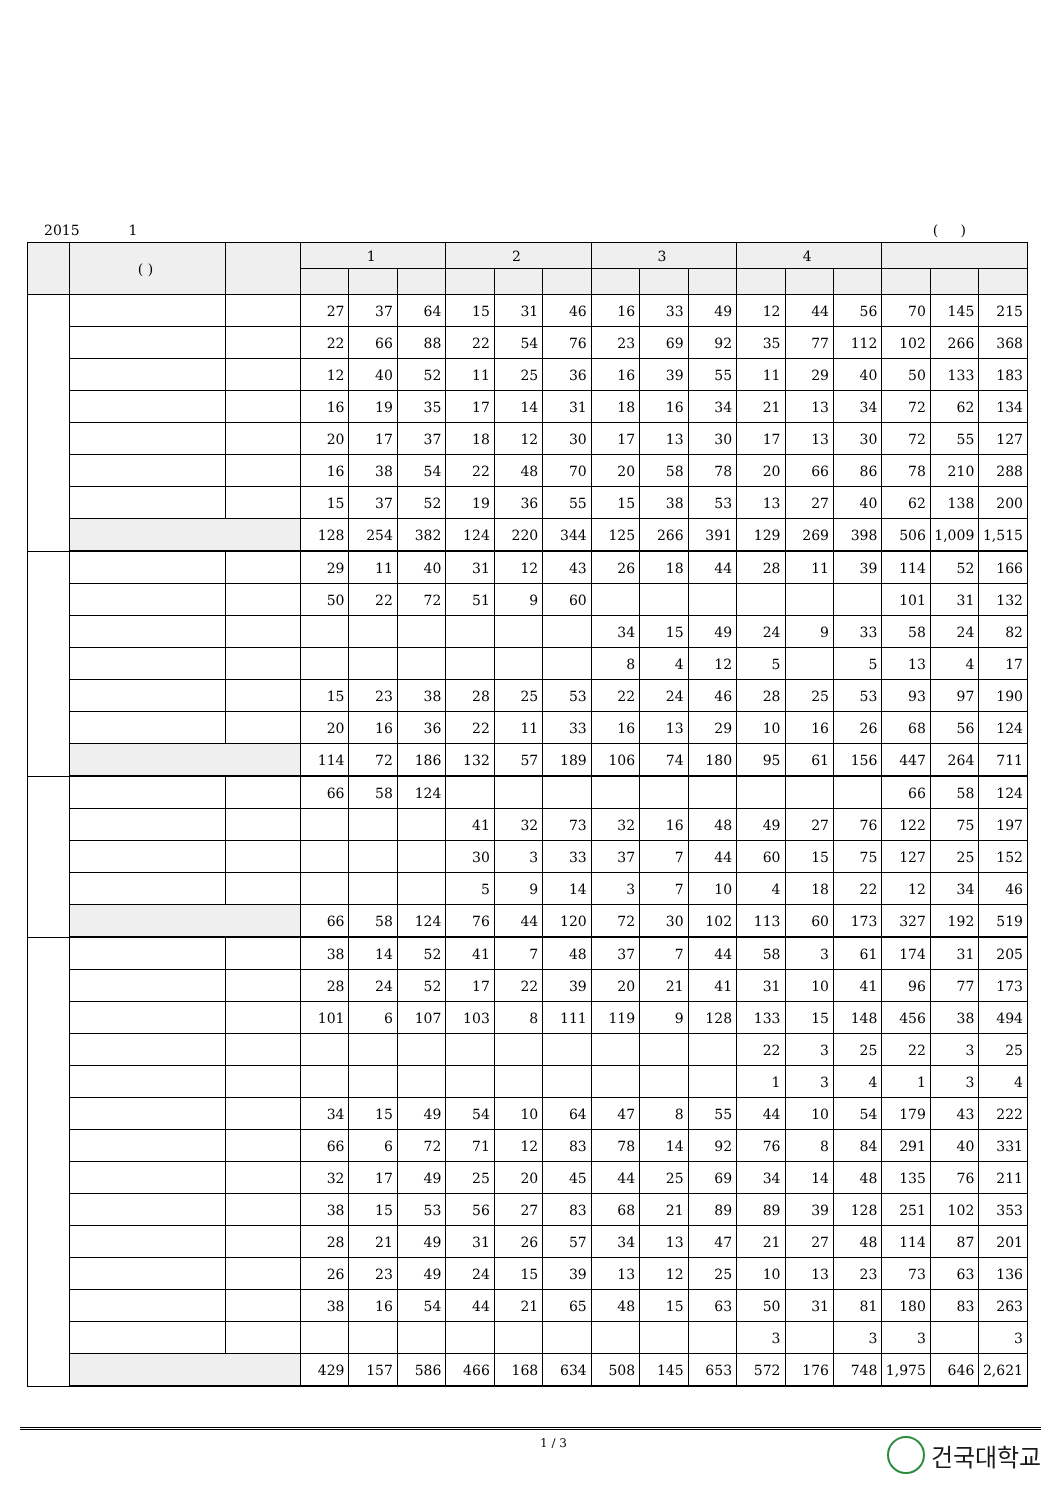2015 1 ( )
| | ( ) | | 1 | | | 2 | | | 3 | | | 4 | | | | | |
| --- | --- | --- | --- | --- | --- | --- | --- | --- | --- | --- | --- | --- | --- | --- | --- | --- | --- |
| | | | 27 | 37 | 64 | 15 | 31 | 46 | 16 | 33 | 49 | 12 | 44 | 56 | 70 | 145 | 215 |
| | | | 22 | 66 | 88 | 22 | 54 | 76 | 23 | 69 | 92 | 35 | 77 | 112 | 102 | 266 | 368 |
| | | | 12 | 40 | 52 | 11 | 25 | 36 | 16 | 39 | 55 | 11 | 29 | 40 | 50 | 133 | 183 |
| | | | 16 | 19 | 35 | 17 | 14 | 31 | 18 | 16 | 34 | 21 | 13 | 34 | 72 | 62 | 134 |
| | | | 20 | 17 | 37 | 18 | 12 | 30 | 17 | 13 | 30 | 17 | 13 | 30 | 72 | 55 | 127 |
| | | | 16 | 38 | 54 | 22 | 48 | 70 | 20 | 58 | 78 | 20 | 66 | 86 | 78 | 210 | 288 |
| | | | 15 | 37 | 52 | 19 | 36 | 55 | 15 | 38 | 53 | 13 | 27 | 40 | 62 | 138 | 200 |
| | | | 128 | 254 | 382 | 124 | 220 | 344 | 125 | 266 | 391 | 129 | 269 | 398 | 506 | 1,009 | 1,515 |
| | | | 29 | 11 | 40 | 31 | 12 | 43 | 26 | 18 | 44 | 28 | 11 | 39 | 114 | 52 | 166 |
| | | | 50 | 22 | 72 | 51 | 9 | 60 | | | | | | | 101 | 31 | 132 |
| | | | | | | | | | 34 | 15 | 49 | 24 | 9 | 33 | 58 | 24 | 82 |
| | | | | | | | | | 8 | 4 | 12 | 5 | | 5 | 13 | 4 | 17 |
| | | | 15 | 23 | 38 | 28 | 25 | 53 | 22 | 24 | 46 | 28 | 25 | 53 | 93 | 97 | 190 |
| | | | 20 | 16 | 36 | 22 | 11 | 33 | 16 | 13 | 29 | 10 | 16 | 26 | 68 | 56 | 124 |
| | | | 114 | 72 | 186 | 132 | 57 | 189 | 106 | 74 | 180 | 95 | 61 | 156 | 447 | 264 | 711 |
| | | | 66 | 58 | 124 | | | | | | | | | | 66 | 58 | 124 |
| | | | | | | 41 | 32 | 73 | 32 | 16 | 48 | 49 | 27 | 76 | 122 | 75 | 197 |
| | | | | | | 30 | 3 | 33 | 37 | 7 | 44 | 60 | 15 | 75 | 127 | 25 | 152 |
| | | | | | | 5 | 9 | 14 | 3 | 7 | 10 | 4 | 18 | 22 | 12 | 34 | 46 |
| | | | 66 | 58 | 124 | 76 | 44 | 120 | 72 | 30 | 102 | 113 | 60 | 173 | 327 | 192 | 519 |
| | | | 38 | 14 | 52 | 41 | 7 | 48 | 37 | 7 | 44 | 58 | 3 | 61 | 174 | 31 | 205 |
| | | | 28 | 24 | 52 | 17 | 22 | 39 | 20 | 21 | 41 | 31 | 10 | 41 | 96 | 77 | 173 |
| | | | 101 | 6 | 107 | 103 | 8 | 111 | 119 | 9 | 128 | 133 | 15 | 148 | 456 | 38 | 494 |
| | | | | | | | | | | | | 22 | 3 | 25 | 22 | 3 | 25 |
| | | | | | | | | | | | | 1 | 3 | 4 | 1 | 3 | 4 |
| | | | 34 | 15 | 49 | 54 | 10 | 64 | 47 | 8 | 55 | 44 | 10 | 54 | 179 | 43 | 222 |
| | | | 66 | 6 | 72 | 71 | 12 | 83 | 78 | 14 | 92 | 76 | 8 | 84 | 291 | 40 | 331 |
| | | | 32 | 17 | 49 | 25 | 20 | 45 | 44 | 25 | 69 | 34 | 14 | 48 | 135 | 76 | 211 |
| | | | 38 | 15 | 53 | 56 | 27 | 83 | 68 | 21 | 89 | 89 | 39 | 128 | 251 | 102 | 353 |
| | | | 28 | 21 | 49 | 31 | 26 | 57 | 34 | 13 | 47 | 21 | 27 | 48 | 114 | 87 | 201 |
| | | | 26 | 23 | 49 | 24 | 15 | 39 | 13 | 12 | 25 | 10 | 13 | 23 | 73 | 63 | 136 |
| | | | 38 | 16 | 54 | 44 | 21 | 65 | 48 | 15 | 63 | 50 | 31 | 81 | 180 | 83 | 263 |
| | | | | | | | | | | | | 3 | | 3 | 3 | | 3 |
| | | | 429 | 157 | 586 | 466 | 168 | 634 | 508 | 145 | 653 | 572 | 176 | 748 | 1,975 | 646 | 2,621 |
1 / 3 건국대학교